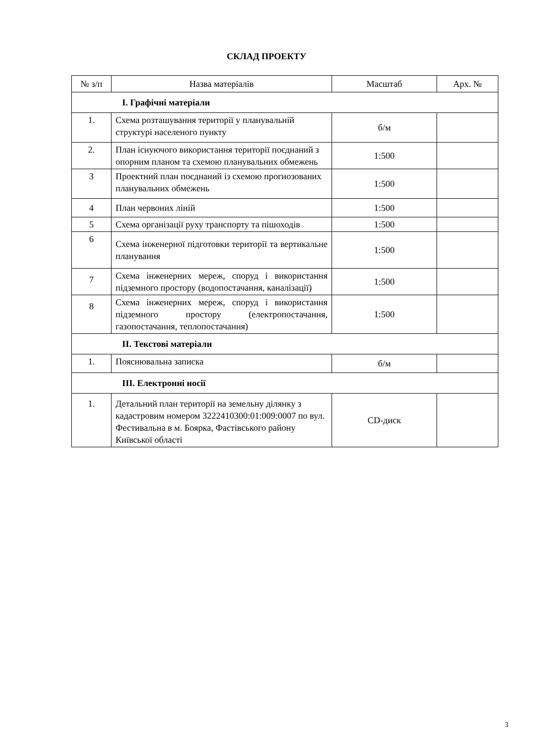СКЛАД ПРОЕКТУ
| № з/п | Назва матеріалів | Масштаб | Арх. № |
| --- | --- | --- | --- |
| І. Графічні матеріали | | | |
| 1. | Схема розташування території у планувальній структурі населеного пункту | б/м | |
| 2. | План існуючого використання території поєднаний з опорним планом та схемою планувальних обмежень | 1:500 | |
| 3 | Проектний план поєднаний із схемою прогнозованих планувальних обмежень | 1:500 | |
| 4 | План червоних ліній | 1:500 | |
| 5 | Схема організації руху транспорту та пішоходів | 1:500 | |
| 6 | Схема інженерної підготовки території та вертикальне планування | 1:500 | |
| 7 | Схема інженерних мереж, споруд і використання підземного простору (водопостачання, каналізації) | 1:500 | |
| 8 | Схема інженерних мереж, споруд і використання підземного простору (електропостачання, газопостачання, теплопостачання) | 1:500 | |
| ІІ. Текстові матеріали | | | |
| 1. | Пояснювальна записка | б/м | |
| ІІІ. Електронні носії | | | |
| 1. | Детальний план території на земельну ділянку з кадастровим номером 3222410300:01:009:0007 по вул. Фестивальна в м. Боярка, Фастівського району Київської області | CD-диск | |
3